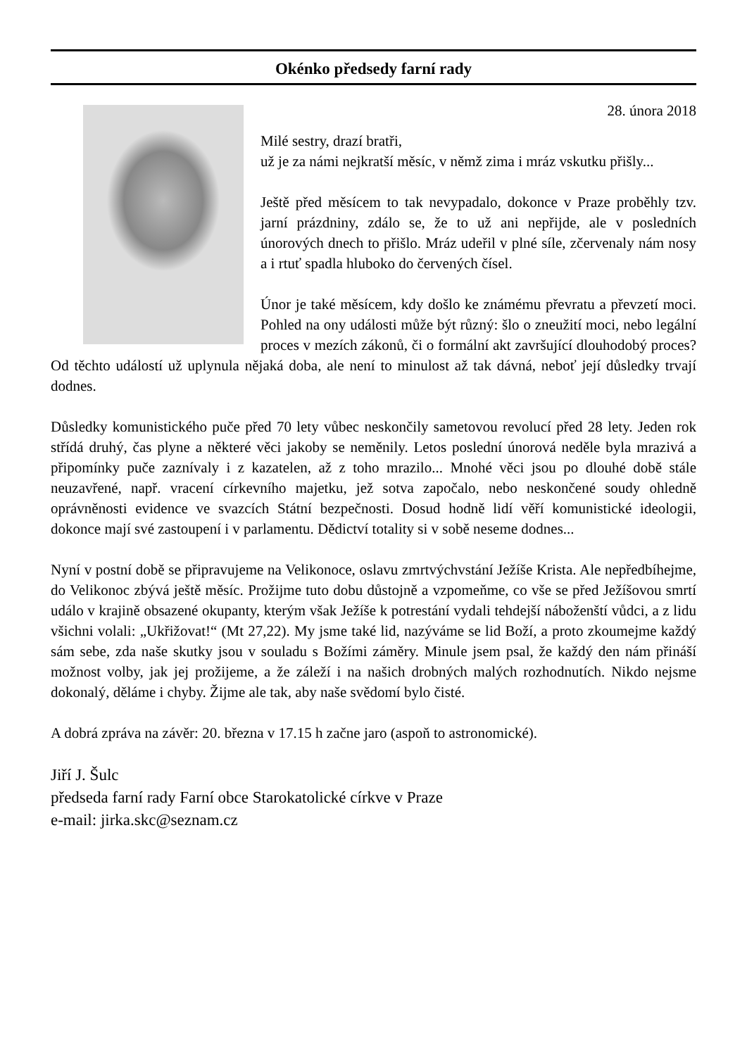Okénko předsedy farní rady
28. února 2018
Milé sestry, drazí bratři,
už je za námi nejkratší měsíc, v němž zima i mráz vskutku přišly...
Ještě před měsícem to tak nevypadalo, dokonce v Praze proběhly tzv. jarní prázdniny, zdálo se, že to už ani nepřijde, ale v posledních únorových dnech to přišlo. Mráz udeřil v plné síle, zčervenaly nám nosy a i rtuť spadla hluboko do červených čísel.
Únor je také měsícem, kdy došlo ke známému převratu a převzetí moci. Pohled na ony události může být různý: šlo o zneužití moci, nebo legální proces v mezích zákonů, či o formální akt završující dlouhodobý proces? Od těchto událostí už uplynula nějaká doba, ale není to minulost až tak dávná, neboť její důsledky trvají dodnes.
Důsledky komunistického puče před 70 lety vůbec neskončily sametovou revolucí před 28 lety. Jeden rok střídá druhý, čas plyne a některé věci jakoby se neměnily. Letos poslední únorová neděle byla mrazivá a připomínky puče zaznívaly i z kazatelen, až z toho mrazilo... Mnohé věci jsou po dlouhé době stále neuzavřené, např. vracení církevního majetku, jež sotva započalo, nebo neskončené soudy ohledně oprávněnosti evidence ve svazcích Státní bezpečnosti. Dosud hodně lidí věří komunistické ideologii, dokonce mají své zastoupení i v parlamentu. Dědictví totality si v sobě neseme dodnes...
Nyní v postní době se připravujeme na Velikonoce, oslavu zmrtvýchvstání Ježíše Krista. Ale nepředbíhejme, do Velikonoc zbývá ještě měsíc. Prožijme tuto dobu důstojně a vzpomeňme, co vše se před Ježíšovou smrtí událo v krajině obsazené okupanty, kterým však Ježíše k potrestání vydali tehdejší náboženští vůdci, a z lidu všichni volali: „Ukřižovat!“ (Mt 27,22). My jsme také lid, nazýváme se lid Boží, a proto zkoumejme každý sám sebe, zda naše skutky jsou v souladu s Božími záměry. Minule jsem psal, že každý den nám přináší možnost volby, jak jej prožijeme, a že záleží i na našich drobných malých rozhodnutích. Nikdo nejsme dokonalý, děláme i chyby. Žijme ale tak, aby naše svědomí bylo čisté.
A dobrá zpráva na závěr: 20. března v 17.15 h začne jaro (aspoň to astronomické).
Jiří J. Šulc
předseda farní rady Farní obce Starokatolické církve v Praze
e-mail: jirka.skc@seznam.cz